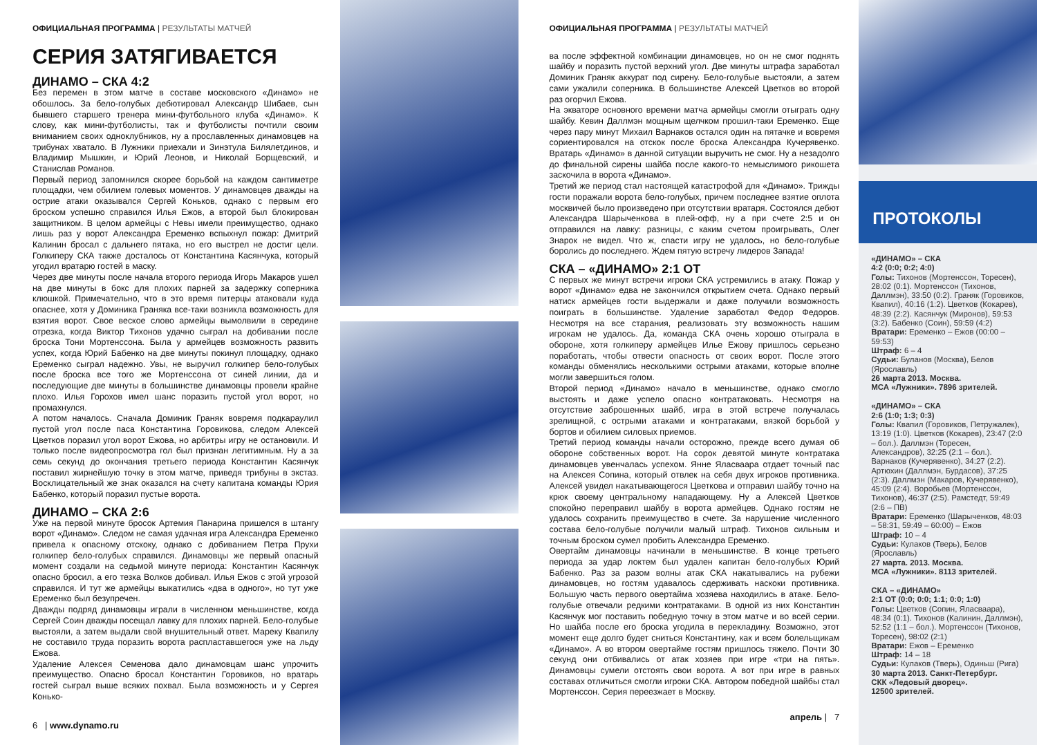ОФИЦИАЛЬНАЯ ПРОГРАММА | РЕЗУЛЬТАТЫ МАТЧЕЙ
СЕРИЯ ЗАТЯГИВАЕТСЯ
ДИНАМО – СКА 4:2
Без перемен в этом матче в составе московского «Динамо» не обошлось. За бело-голубых дебютировал Александр Шибаев, сын бывшего старшего тренера мини-футбольного клуба «Динамо». К слову, как мини-футболисты, так и футболисты почтили своим вниманием своих одноклубников, ну а прославленных динамовцев на трибунах хватало. В Лужники приехали и Зинэтула Билялетдинов, и Владимир Мышкин, и Юрий Леонов, и Николай Борщевский, и Станислав Романов.
Первый период запомнился скорее борьбой на каждом сантиметре площадки, чем обилием голевых моментов. У динамовцев дважды на острие атаки оказывался Сергей Коньков, однако с первым его броском успешно справился Илья Ежов, а второй был блокирован защитником. В целом армейцы с Невы имели преимущество, однако лишь раз у ворот Александра Еременко вспыхнул пожар: Дмитрий Калинин бросал с дальнего пятака, но его выстрел не достиг цели. Голкиперу СКА также досталось от Константина Касянчука, который угодил вратарю гостей в маску.
Через две минуты после начала второго периода Игорь Макаров ушел на две минуты в бокс для плохих парней за задержку соперника клюшкой. Примечательно, что в это время питерцы атаковали куда опаснее, хотя у Доминика Граняка все-таки возникла возможность для взятия ворот. Свое веское слово армейцы вымолвили в середине отрезка, когда Виктор Тихонов удачно сыграл на добивании после броска Тони Мортенссона. Была у армейцев возможность развить успех, когда Юрий Бабенко на две минуты покинул площадку, однако Еременко сыграл надежно. Увы, не выручил голкипер бело-голубых после броска все того же Мортенссона от синей линии, да и последующие две минуты в большинстве динамовцы провели крайне плохо. Илья Горохов имел шанс поразить пустой угол ворот, но промахнулся.
А потом началось. Сначала Доминик Граняк вовремя подкараулил пустой угол после паса Константина Горовикова, следом Алексей Цветков поразил угол ворот Ежова, но арбитры игру не остановили. И только после видеопросмотра гол был признан легитимным. Ну а за семь секунд до окончания третьего периода Константин Касянчук поставил жирнейшую точку в этом матче, приведя трибуны в экстаз. Восклицательный же знак оказался на счету капитана команды Юрия Бабенко, который поразил пустые ворота.
ДИНАМО – СКА 2:6
Уже на первой минуте бросок Артемия Панарина пришелся в штангу ворот «Динамо». Следом не самая удачная игра Александра Еременко привела к опасному отскоку, однако с добиванием Петра Прухи голкипер бело-голубых справился. Динамовцы же первый опасный момент создали на седьмой минуте периода: Константин Касянчук опасно бросил, а его тезка Волков добивал. Илья Ежов с этой угрозой справился. И тут же армейцы выкатились «два в одного», но тут уже Еременко был безупречен.
Дважды подряд динамовцы играли в численном меньшинстве, когда Сергей Соин дважды посещал лавку для плохих парней. Бело-голубые выстояли, а затем выдали свой внушительный ответ. Мареку Квапилу не составило труда поразить ворота распластавшегося уже на льду Ежова.
Удаление Алексея Семенова дало динамовцам шанс упрочить преимущество. Опасно бросал Константин Горовиков, но вратарь гостей сыграл выше всяких похвал. Была возможность и у Сергея Конько-
6 | www.dynamo.ru
ОФИЦИАЛЬНАЯ ПРОГРАММА | РЕЗУЛЬТАТЫ МАТЧЕЙ
ва после эффектной комбинации динамовцев, но он не смог поднять шайбу и поразить пустой верхний угол. Две минуты штрафа заработал Доминик Граняк аккурат под сирену. Бело-голубые выстояли, а затем сами ужалили соперника. В большинстве Алексей Цветков во второй раз огорчил Ежова.
На экваторе основного времени матча армейцы смогли отыграть одну шайбу. Кевин Даллмэн мощным щелчком прошил-таки Еременко. Еще через пару минут Михаил Варнаков остался один на пятачке и вовремя сориентировался на отскок после броска Александра Кучерявенко. Вратарь «Динамо» в данной ситуации выручить не смог. Ну а незадолго до финальной сирены шайба после какого-то немыслимого рикошета заскочила в ворота «Динамо».
Третий же период стал настоящей катастрофой для «Динамо». Трижды гости поражали ворота бело-голубых, причем последнее взятие оплота москвичей было произведено при отсутствии вратаря. Состоялся дебют Александра Шарыченкова в плей-офф, ну а при счете 2:5 и он отправился на лавку: разницы, с каким счетом проигрывать, Олег Знарок не видел. Что ж, спасти игру не удалось, но бело-голубые боролись до последнего. Ждем пятую встречу лидеров Запада!
СКА – «ДИНАМО» 2:1 ОТ
С первых же минут встречи игроки СКА устремились в атаку. Пожар у ворот «Динамо» едва не закончился открытием счета. Однако первый натиск армейцев гости выдержали и даже получили возможность поиграть в большинстве. Удаление заработал Федор Федоров. Несмотря на все старания, реализовать эту возможность нашим игрокам не удалось. Да, команда СКА очень хорошо отыграла в обороне, хотя голкиперу армейцев Илье Ежову пришлось серьезно поработать, чтобы отвести опасность от своих ворот. После этого команды обменялись несколькими острыми атаками, которые вполне могли завершиться голом.
Второй период «Динамо» начало в меньшинстве, однако смогло выстоять и даже успело опасно контратаковать. Несмотря на отсутствие заброшенных шайб, игра в этой встрече получалась зрелищной, с острыми атаками и контратаками, вязкой борьбой у бортов и обилием силовых приемов.
Третий период команды начали осторожно, прежде всего думая об обороне собственных ворот. На сорок девятой минуте контратака динамовцев увенчалась успехом. Янне Яласваара отдает точный пас на Алексея Сопина, который отвлек на себя двух игроков противника. Алексей увидел накатывающегося Цветкова и отправил шайбу точно на крюк своему центральному нападающему. Ну а Алексей Цветков спокойно переправил шайбу в ворота армейцев. Однако гостям не удалось сохранить преимущество в счете. За нарушение численного состава бело-голубые получили малый штраф. Тихонов сильным и точным броском сумел пробить Александра Еременко.
Овертайм динамовцы начинали в меньшинстве. В конце третьего периода за удар локтем был удален капитан бело-голубых Юрий Бабенко. Раз за разом волны атак СКА накатывались на рубежи динамовцев, но гостям удавалось сдерживать наскоки противника. Большую часть первого овертайма хозяева находились в атаке. Бело-голубые отвечали редкими контратаками. В одной из них Константин Касянчук мог поставить победную точку в этом матче и во всей серии. Но шайба после его броска угодила в перекладину. Возможно, этот момент еще долго будет сниться Константину, как и всем болельщикам «Динамо». А во втором овертайме гостям пришлось тяжело. Почти 30 секунд они отбивались от атак хозяев при игре «три на пять». Динамовцы сумели отстоять свои ворота. А вот при игре в равных составах отличиться смогли игроки СКА. Автором победной шайбы стал Мортенссон. Серия переезжает в Москву.
апрель | 7
ПРОТОКОЛЫ
«ДИНАМО» – СКА
4:2 (0:0; 0:2; 4:0)
Голы: Тихонов (Мортенссон, Торесен), 28:02 (0:1). Мортенссон (Тихонов, Даллмэн), 33:50 (0:2). Граняк (Горовиков, Квапил), 40:16 (1:2). Цветков (Кокарев), 48:39 (2:2). Касянчук (Миронов), 59:53 (3:2). Бабенко (Соин), 59:59 (4:2)
Вратари: Еременко – Ежов (00:00 – 59:53)
Штраф: 6 – 4
Судьи: Буланов (Москва), Белов (Ярославль)
26 марта 2013. Москва.
МСА «Лужники». 7896 зрителей.
«ДИНАМО» – СКА
2:6 (1:0; 1:3; 0:3)
Голы: Квапил (Горовиков, Петружалек), 13:19 (1:0). Цветков (Кокарев), 23:47 (2:0 – бол.). Даллмэн (Торесен, Александров), 32:25 (2:1 – бол.). Варнаков (Кучерявенко), 34:27 (2:2). Артюхин (Даллмэн, Бурдасов), 37:25 (2:3). Даллмэн (Макаров, Кучерявенко), 45:09 (2:4). Воробьев (Мортенссон, Тихонов), 46:37 (2:5). Рамстедт, 59:49 (2:6 – ПВ)
Вратари: Еременко (Шарыченков, 48:03 – 58:31, 59:49 – 60:00) – Ежов
Штраф: 10 – 4
Судьи: Кулаков (Тверь), Белов (Ярославль)
27 марта. 2013. Москва.
МСА «Лужники». 8113 зрителей.
СКА – «ДИНАМО»
2:1 ОТ (0:0; 0:0; 1:1; 0:0; 1:0)
Голы: Цветков (Сопин, Яласваара), 48:34 (0:1). Тихонов (Калинин, Даллмэн), 52:52 (1:1 – бол.). Мортенссон (Тихонов, Торесен), 98:02 (2:1)
Вратари: Ежов – Еременко
Штраф: 14 – 18
Судьи: Кулаков (Тверь), Одиньш (Рига)
30 марта 2013. Санкт-Петербург.
СКК «Ледовый дворец».
12500 зрителей.